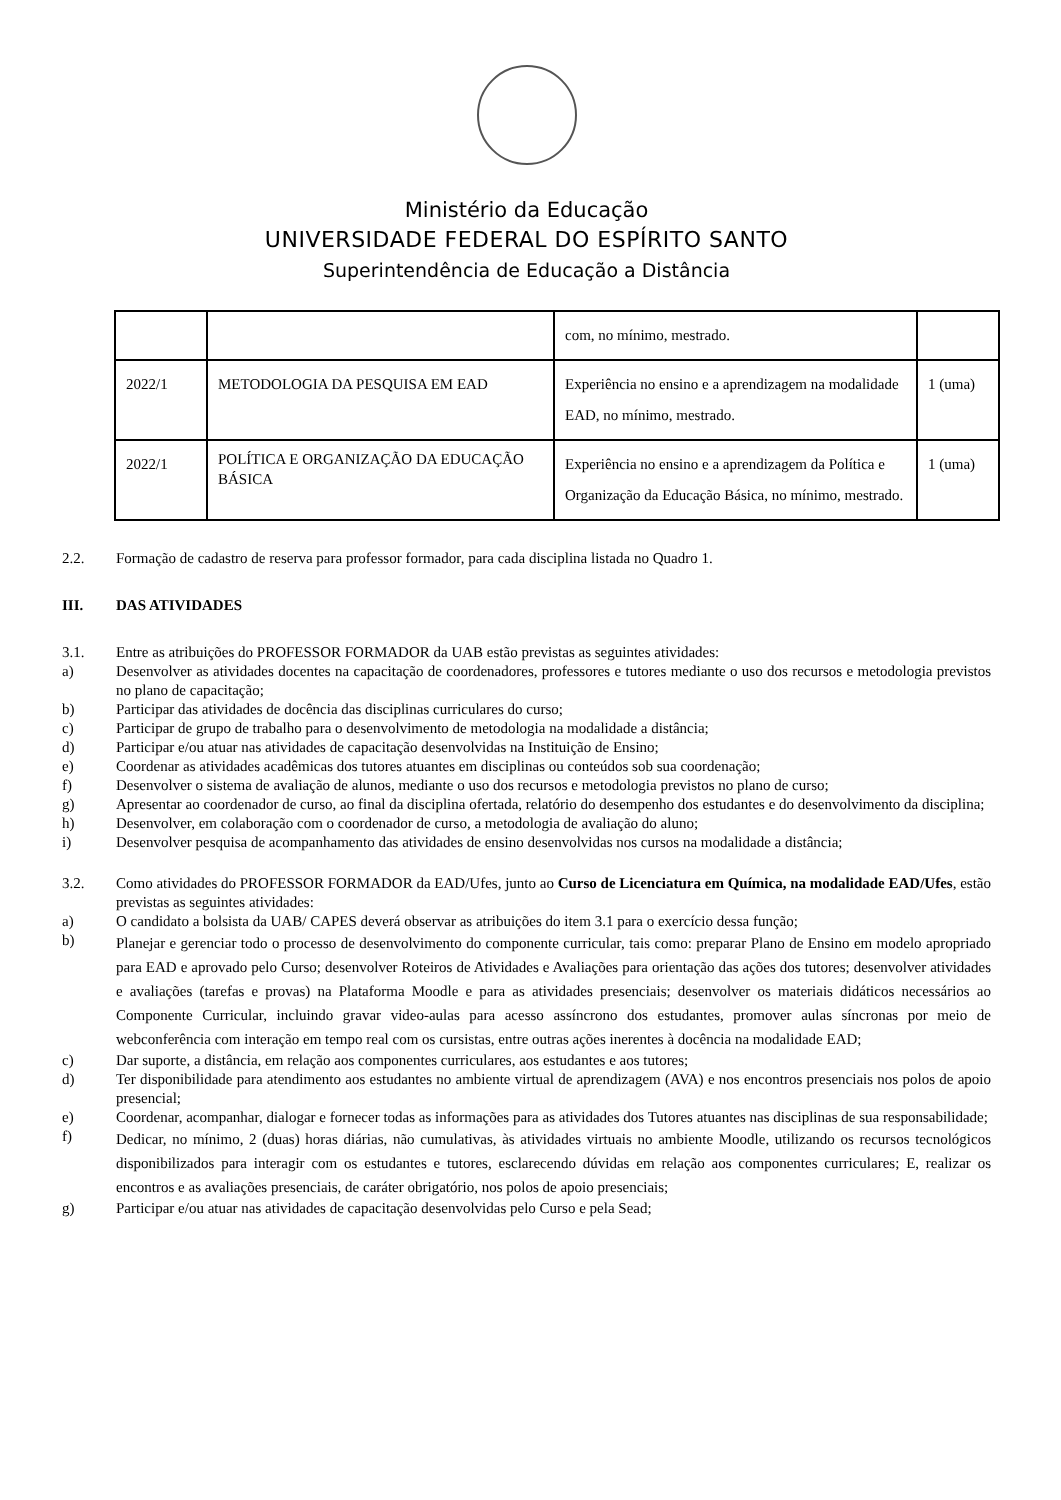Ministério da Educação
UNIVERSIDADE FEDERAL DO ESPÍRITO SANTO
Superintendência de Educação a Distância
| | | com, no mínimo, mestrado. | |
| 2022/1 | METODOLOGIA DA PESQUISA EM EAD | Experiência no ensino e a aprendizagem na modalidade EAD, no mínimo, mestrado. | 1 (uma) |
| 2022/1 | POLÍTICA E ORGANIZAÇÃO DA EDUCAÇÃO BÁSICA | Experiência no ensino e a aprendizagem da Política e Organização da Educação Básica, no mínimo, mestrado. | 1 (uma) |
2.2. Formação de cadastro de reserva para professor formador, para cada disciplina listada no Quadro 1.
III. DAS ATIVIDADES
3.1. Entre as atribuições do PROFESSOR FORMADOR da UAB estão previstas as seguintes atividades:
a) Desenvolver as atividades docentes na capacitação de coordenadores, professores e tutores mediante o uso dos recursos e metodologia previstos no plano de capacitação;
b) Participar das atividades de docência das disciplinas curriculares do curso;
c) Participar de grupo de trabalho para o desenvolvimento de metodologia na modalidade a distância;
d) Participar e/ou atuar nas atividades de capacitação desenvolvidas na Instituição de Ensino;
e) Coordenar as atividades acadêmicas dos tutores atuantes em disciplinas ou conteúdos sob sua coordenação;
f) Desenvolver o sistema de avaliação de alunos, mediante o uso dos recursos e metodologia previstos no plano de curso;
g) Apresentar ao coordenador de curso, ao final da disciplina ofertada, relatório do desempenho dos estudantes e do desenvolvimento da disciplina;
h) Desenvolver, em colaboração com o coordenador de curso, a metodologia de avaliação do aluno;
i) Desenvolver pesquisa de acompanhamento das atividades de ensino desenvolvidas nos cursos na modalidade a distância;
3.2. Como atividades do PROFESSOR FORMADOR da EAD/Ufes, junto ao Curso de Licenciatura em Química, na modalidade EAD/Ufes, estão previstas as seguintes atividades:
a) O candidato a bolsista da UAB/ CAPES deverá observar as atribuições do item 3.1 para o exercício dessa função;
b) Planejar e gerenciar todo o processo de desenvolvimento do componente curricular, tais como: preparar Plano de Ensino em modelo apropriado para EAD e aprovado pelo Curso; desenvolver Roteiros de Atividades e Avaliações para orientação das ações dos tutores; desenvolver atividades e avaliações (tarefas e provas) na Plataforma Moodle e para as atividades presenciais; desenvolver os materiais didáticos necessários ao Componente Curricular, incluindo gravar video-aulas para acesso assíncrono dos estudantes, promover aulas síncronas por meio de webconferência com interação em tempo real com os cursistas, entre outras ações inerentes à docência na modalidade EAD;
c) Dar suporte, a distância, em relação aos componentes curriculares, aos estudantes e aos tutores;
d) Ter disponibilidade para atendimento aos estudantes no ambiente virtual de aprendizagem (AVA) e nos encontros presenciais nos polos de apoio presencial;
e) Coordenar, acompanhar, dialogar e fornecer todas as informações para as atividades dos Tutores atuantes nas disciplinas de sua responsabilidade;
f) Dedicar, no mínimo, 2 (duas) horas diárias, não cumulativas, às atividades virtuais no ambiente Moodle, utilizando os recursos tecnológicos disponibilizados para interagir com os estudantes e tutores, esclarecendo dúvidas em relação aos componentes curriculares; E, realizar os encontros e as avaliações presenciais, de caráter obrigatório, nos polos de apoio presenciais;
g) Participar e/ou atuar nas atividades de capacitação desenvolvidas pelo Curso e pela Sead;